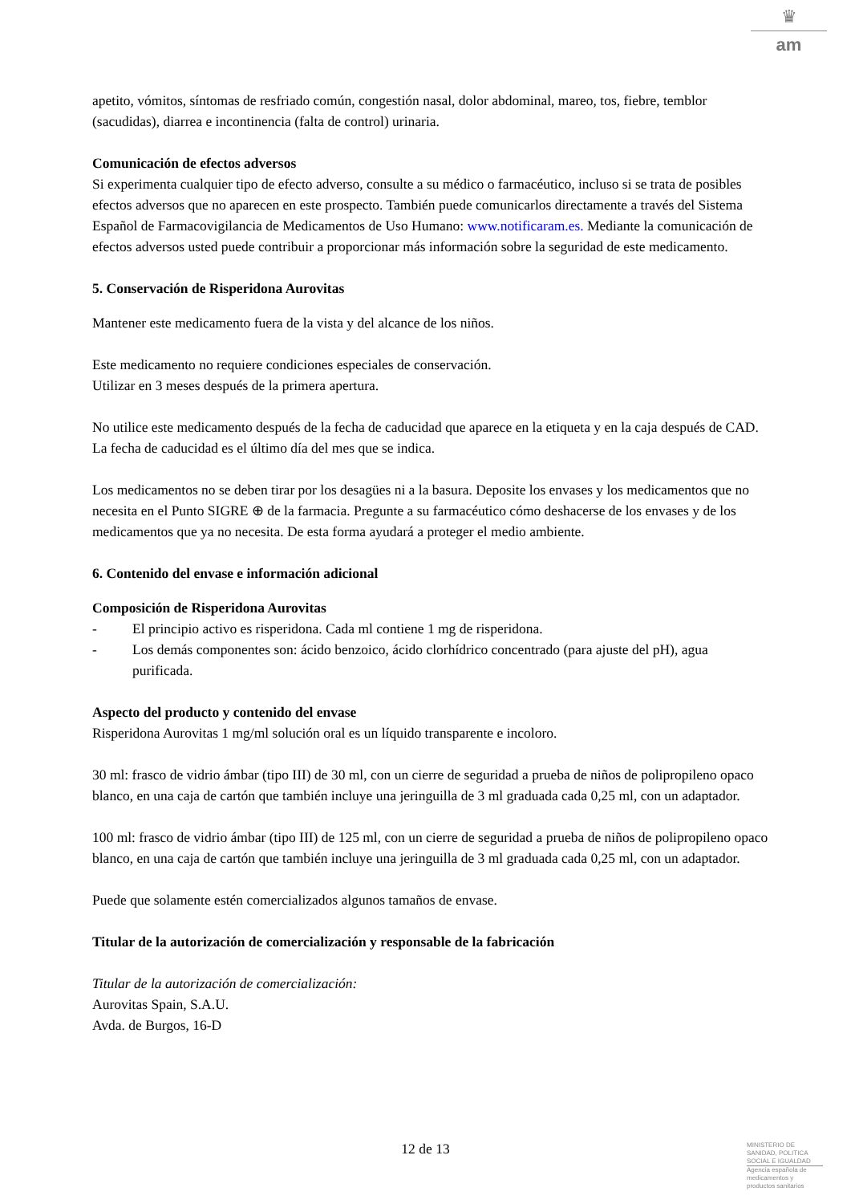♛
am
apetito, vómitos, síntomas de resfriado común, congestión nasal, dolor abdominal, mareo, tos, fiebre, temblor (sacudidas), diarrea e incontinencia (falta de control) urinaria.
Comunicación de efectos adversos
Si experimenta cualquier tipo de efecto adverso, consulte a su médico o farmacéutico, incluso si se trata de posibles efectos adversos que no aparecen en este prospecto. También puede comunicarlos directamente a través del Sistema Español de Farmacovigilancia de Medicamentos de Uso Humano: www.notificaram.es. Mediante la comunicación de efectos adversos usted puede contribuir a proporcionar más información sobre la seguridad de este medicamento.
5. Conservación de Risperidona Aurovitas
Mantener este medicamento fuera de la vista y del alcance de los niños.
Este medicamento no requiere condiciones especiales de conservación.
Utilizar en 3 meses después de la primera apertura.
No utilice este medicamento después de la fecha de caducidad que aparece en la etiqueta y en la caja después de CAD. La fecha de caducidad es el último día del mes que se indica.
Los medicamentos no se deben tirar por los desagües ni a la basura. Deposite los envases y los medicamentos que no necesita en el Punto SIGRE ⊕ de la farmacia. Pregunte a su farmacéutico cómo deshacerse de los envases y de los medicamentos que ya no necesita. De esta forma ayudará a proteger el medio ambiente.
6. Contenido del envase e información adicional
Composición de Risperidona Aurovitas
- El principio activo es risperidona. Cada ml contiene 1 mg de risperidona.
- Los demás componentes son: ácido benzoico, ácido clorhídrico concentrado (para ajuste del pH), agua purificada.
Aspecto del producto y contenido del envase
Risperidona Aurovitas 1 mg/ml solución oral es un líquido transparente e incoloro.
30 ml: frasco de vidrio ámbar (tipo III) de 30 ml, con un cierre de seguridad a prueba de niños de polipropileno opaco blanco, en una caja de cartón que también incluye una jeringuilla de 3 ml graduada cada 0,25 ml, con un adaptador.
100 ml: frasco de vidrio ámbar (tipo III) de 125 ml, con un cierre de seguridad a prueba de niños de polipropileno opaco blanco, en una caja de cartón que también incluye una jeringuilla de 3 ml graduada cada 0,25 ml, con un adaptador.
Puede que solamente estén comercializados algunos tamaños de envase.
Titular de la autorización de comercialización y responsable de la fabricación
Titular de la autorización de comercialización:
Aurovitas Spain, S.A.U.
Avda. de Burgos, 16-D
12 de 13
MINISTERIO DE
SANIDAD, POLITICA
SOCIAL E IGUALDAD
Agencia española de
medicamentos y
productos sanitarios